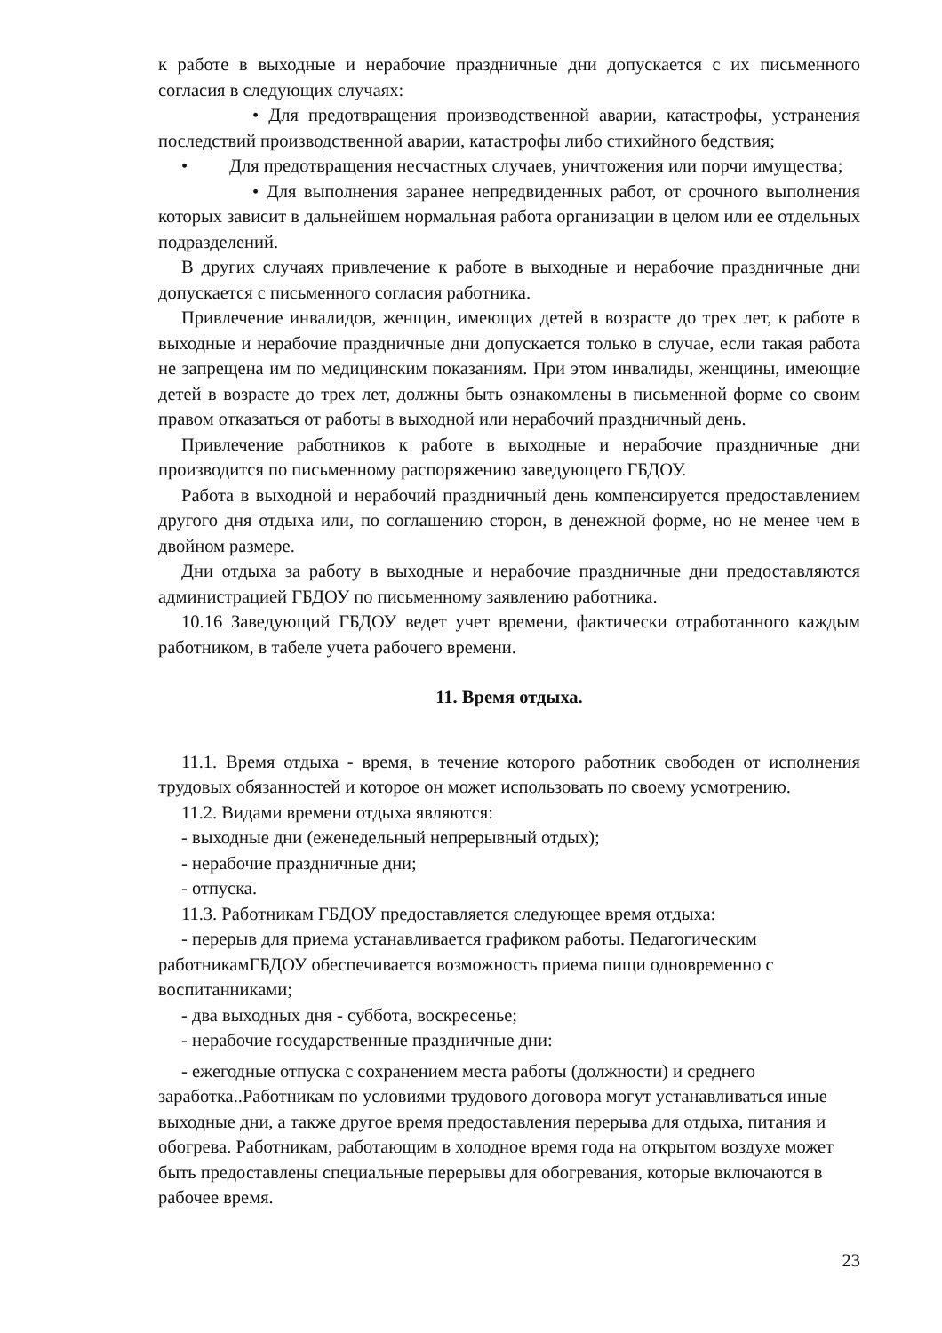к работе в выходные и нерабочие праздничные дни допускается с их письменного согласия в следующих случаях:
• Для предотвращения производственной аварии, катастрофы, устранения последствий производственной аварии, катастрофы либо стихийного бедствия;
• Для предотвращения несчастных случаев, уничтожения или порчи имущества;
• Для выполнения заранее непредвиденных работ, от срочного выполнения которых зависит в дальнейшем нормальная работа организации в целом или ее отдельных подразделений.
В других случаях привлечение к работе в выходные и нерабочие праздничные дни допускается с письменного согласия работника.
Привлечение инвалидов, женщин, имеющих детей в возрасте до трех лет, к работе в выходные и нерабочие праздничные дни допускается только в случае, если такая работа не запрещена им по медицинским показаниям. При этом инвалиды, женщины, имеющие детей в возрасте до трех лет, должны быть ознакомлены в письменной форме со своим правом отказаться от работы в выходной или нерабочий праздничный день.
Привлечение работников к работе в выходные и нерабочие праздничные дни производится по письменному распоряжению заведующего ГБДОУ.
Работа в выходной и нерабочий праздничный день компенсируется предоставлением другого дня отдыха или, по соглашению сторон, в денежной форме, но не менее чем в двойном размере.
Дни отдыха за работу в выходные и нерабочие праздничные дни предоставляются администрацией ГБДОУ по письменному заявлению работника.
10.16 Заведующий ГБДОУ ведет учет времени, фактически отработанного каждым работником, в табеле учета рабочего времени.
11. Время отдыха.
11.1. Время отдыха - время, в течение которого работник свободен от исполнения трудовых обязанностей и которое он может использовать по своему усмотрению.
11.2. Видами времени отдыха являются:
- выходные дни (еженедельный непрерывный отдых);
- нерабочие праздничные дни;
- отпуска.
11.3. Работникам ГБДОУ предоставляется следующее время отдыха:
- перерыв для приема устанавливается графиком работы. Педагогическим работникамГБДОУ обеспечивается возможность приема пищи одновременно с воспитанниками;
- два выходных дня - суббота, воскресенье;
- нерабочие государственные праздничные дни:
- ежегодные отпуска с сохранением места работы (должности) и среднего заработка..Работникам по условиями трудового договора могут устанавливаться иные выходные дни, а также другое время предоставления перерыва для отдыха, питания и обогрева. Работникам, работающим в холодное время года на открытом воздухе может быть предоставлены специальные перерывы для обогревания, которые включаются в рабочее время.
23